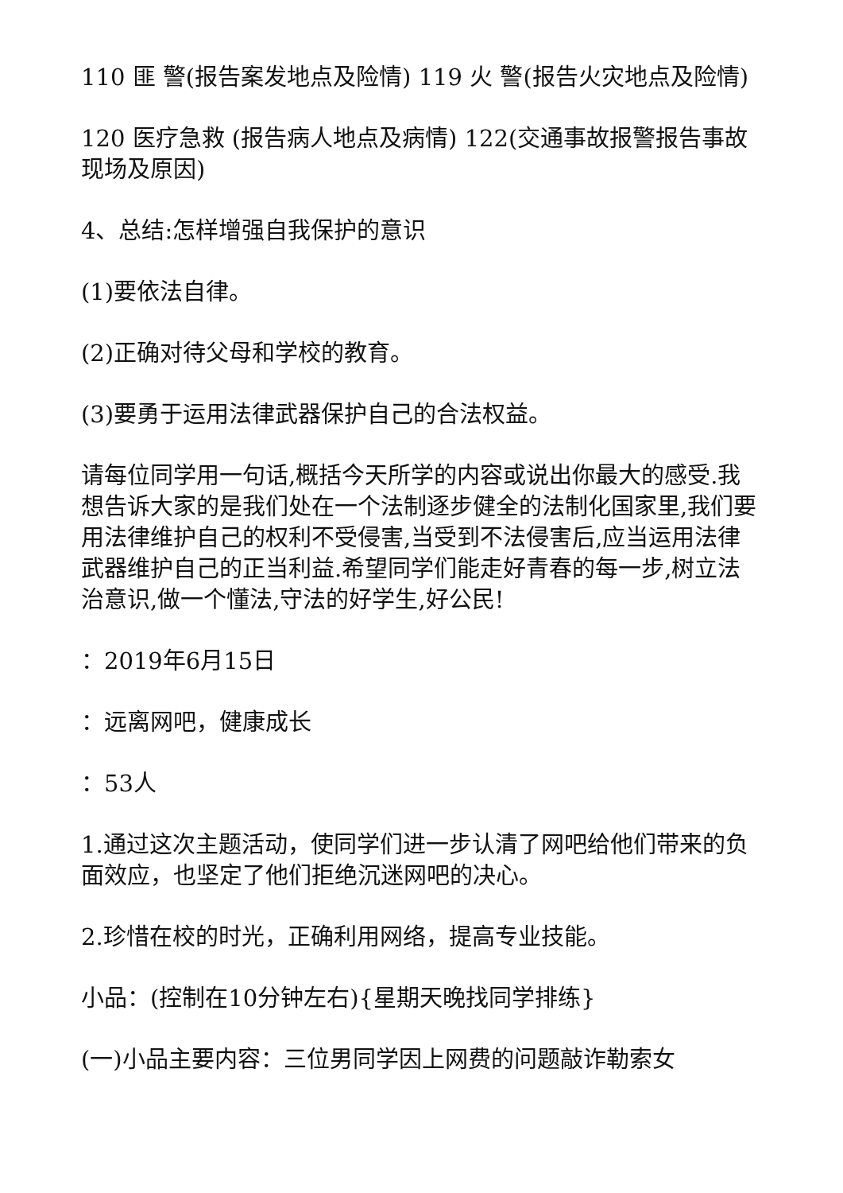110 匪 警(报告案发地点及险情) 119 火 警(报告火灾地点及险情)
120 医疗急救 (报告病人地点及病情) 122(交通事故报警报告事故现场及原因)
4、总结:怎样增强自我保护的意识
(1)要依法自律。
(2)正确对待父母和学校的教育。
(3)要勇于运用法律武器保护自己的合法权益。
请每位同学用一句话,概括今天所学的内容或说出你最大的感受.我想告诉大家的是我们处在一个法制逐步健全的法制化国家里,我们要用法律维护自己的权利不受侵害,当受到不法侵害后,应当运用法律武器维护自己的正当利益.希望同学们能走好青春的每一步,树立法治意识,做一个懂法,守法的好学生,好公民!
：2019年6月15日
：远离网吧，健康成长
：53人
1.通过这次主题活动，使同学们进一步认清了网吧给他们带来的负面效应，也坚定了他们拒绝沉迷网吧的决心。
2.珍惜在校的时光，正确利用网络，提高专业技能。
小品：(控制在10分钟左右){星期天晚找同学排练}
(一)小品主要内容：三位男同学因上网费的问题敲诈勒索女